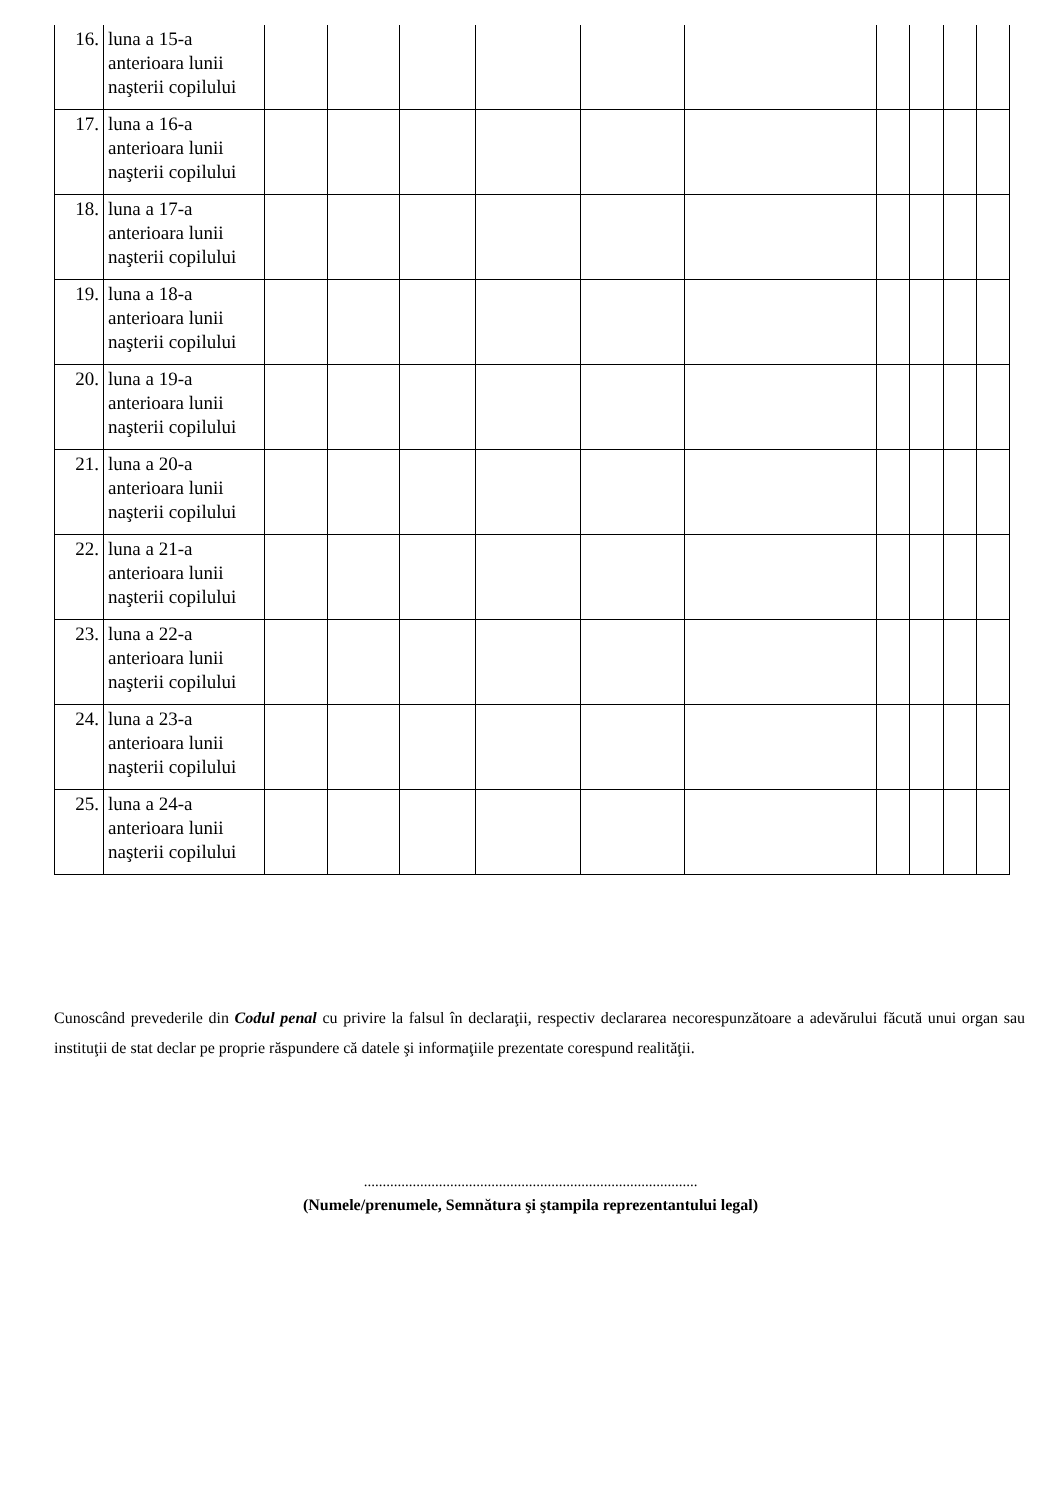| 16. | luna a 15-a anterioara lunii naşterii copilului | | | | | | | | | | |
| 17. | luna a 16-a anterioara lunii naşterii copilului | | | | | | | | | | |
| 18. | luna a 17-a anterioara lunii naşterii copilului | | | | | | | | | | |
| 19. | luna a 18-a anterioara lunii naşterii copilului | | | | | | | | | | |
| 20. | luna a 19-a anterioara lunii naşterii copilului | | | | | | | | | | |
| 21. | luna a 20-a anterioara lunii naşterii copilului | | | | | | | | | | |
| 22. | luna a 21-a anterioara lunii naşterii copilului | | | | | | | | | | |
| 23. | luna a 22-a anterioara lunii naşterii copilului | | | | | | | | | | |
| 24. | luna a 23-a anterioara lunii naşterii copilului | | | | | | | | | | |
| 25. | luna a 24-a anterioara lunii naşterii copilului | | | | | | | | | | |
Cunoscând prevederile din Codul penal cu privire la falsul în declaraţii, respectiv declararea necorespunzătoare a adevărului făcută unui organ sau instituţii de stat declar pe proprie răspundere că datele şi informaţiile prezentate corespund realităţii.
.........................................................................................
(Numele/prenumele, Semnătura şi ştampila reprezentantului legal)